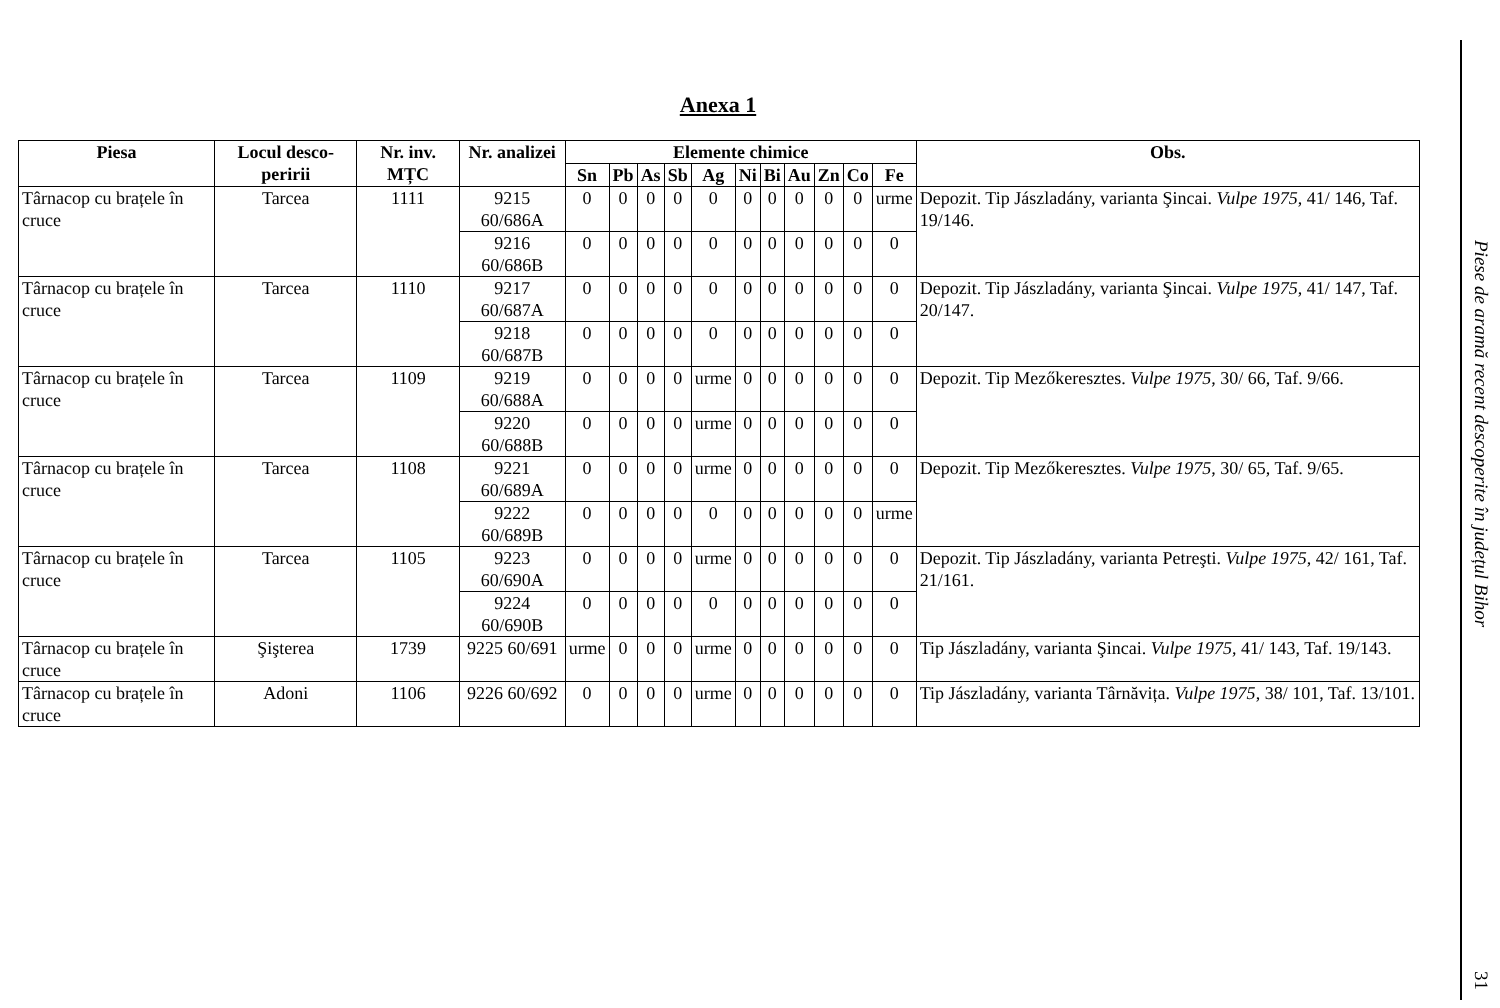Anexa 1
| Piesa | Locul desco-peririi | Nr. inv. MȚC | Nr. analizei | Elemente chimice | | | | | | | | | | | Obs. |
| --- | --- | --- | --- | --- | --- | --- | --- | --- | --- | --- | --- | --- | --- | --- | --- |
| | | | | Sn | Pb | As | Sb | Ag | Ni | Bi | Au | Zn | Co | Fe | |
| Târnacop cu brațele în cruce | Tarcea | 1111 | 9215 60/686A | 0 | 0 | 0 | 0 | 0 | 0 | 0 | 0 | 0 | 0 | urme | Depozit. Tip Jászladány, varianta Şincai. Vulpe 1975 , 41/ 146, Taf. 19/146. |
| | | | 9216 60/686B | 0 | 0 | 0 | 0 | 0 | 0 | 0 | 0 | 0 | 0 | 0 | |
| Târnacop cu brațele în cruce | Tarcea | 1110 | 9217 60/687A | 0 | 0 | 0 | 0 | 0 | 0 | 0 | 0 | 0 | 0 | 0 | Depozit. Tip Jászladány, varianta Şincai. Vulpe 1975 , 41/ 147, Taf. 20/147. |
| | | | 9218 60/687B | 0 | 0 | 0 | 0 | 0 | 0 | 0 | 0 | 0 | 0 | 0 | |
| Târnacop cu brațele în cruce | Tarcea | 1109 | 9219 60/688A | 0 | 0 | 0 | 0 | urme | 0 | 0 | 0 | 0 | 0 | 0 | Depozit. Tip Mezőkeresztes. Vulpe 1975 , 30/ 66, Taf. 9/66. |
| | | | 9220 60/688B | 0 | 0 | 0 | 0 | urme | 0 | 0 | 0 | 0 | 0 | 0 | |
| Târnacop cu brațele în cruce | Tarcea | 1108 | 9221 60/689A | 0 | 0 | 0 | 0 | urme | 0 | 0 | 0 | 0 | 0 | 0 | Depozit. Tip Mezőkeresztes. Vulpe 1975 , 30/ 65, Taf. 9/65. |
| | | | 9222 60/689B | 0 | 0 | 0 | 0 | 0 | 0 | 0 | 0 | 0 | 0 | urme | |
| Târnacop cu brațele în cruce | Tarcea | 1105 | 9223 60/690A | 0 | 0 | 0 | 0 | urme | 0 | 0 | 0 | 0 | 0 | 0 | Depozit. Tip Jászladány, varianta Petreşti. Vulpe 1975 , 42/ 161, Taf. 21/161. |
| | | | 9224 60/690B | 0 | 0 | 0 | 0 | 0 | 0 | 0 | 0 | 0 | 0 | 0 | |
| Târnacop cu brațele în cruce | Şişterea | 1739 | 9225 60/691 | urme | 0 | 0 | 0 | urme | 0 | 0 | 0 | 0 | 0 | 0 | Tip Jászladány, varianta Şincai. Vulpe 1975 , 41/ 143, Taf. 19/143. |
| Târnacop cu brațele în cruce | Adoni | 1106 | 9226 60/692 | 0 | 0 | 0 | 0 | urme | 0 | 0 | 0 | 0 | 0 | 0 | Tip Jászladány, varianta Târnăvița. Vulpe 1975 , 38/ 101, Taf. 13/101. |
Piese de aramă recent descoperite în județul Bihor
31